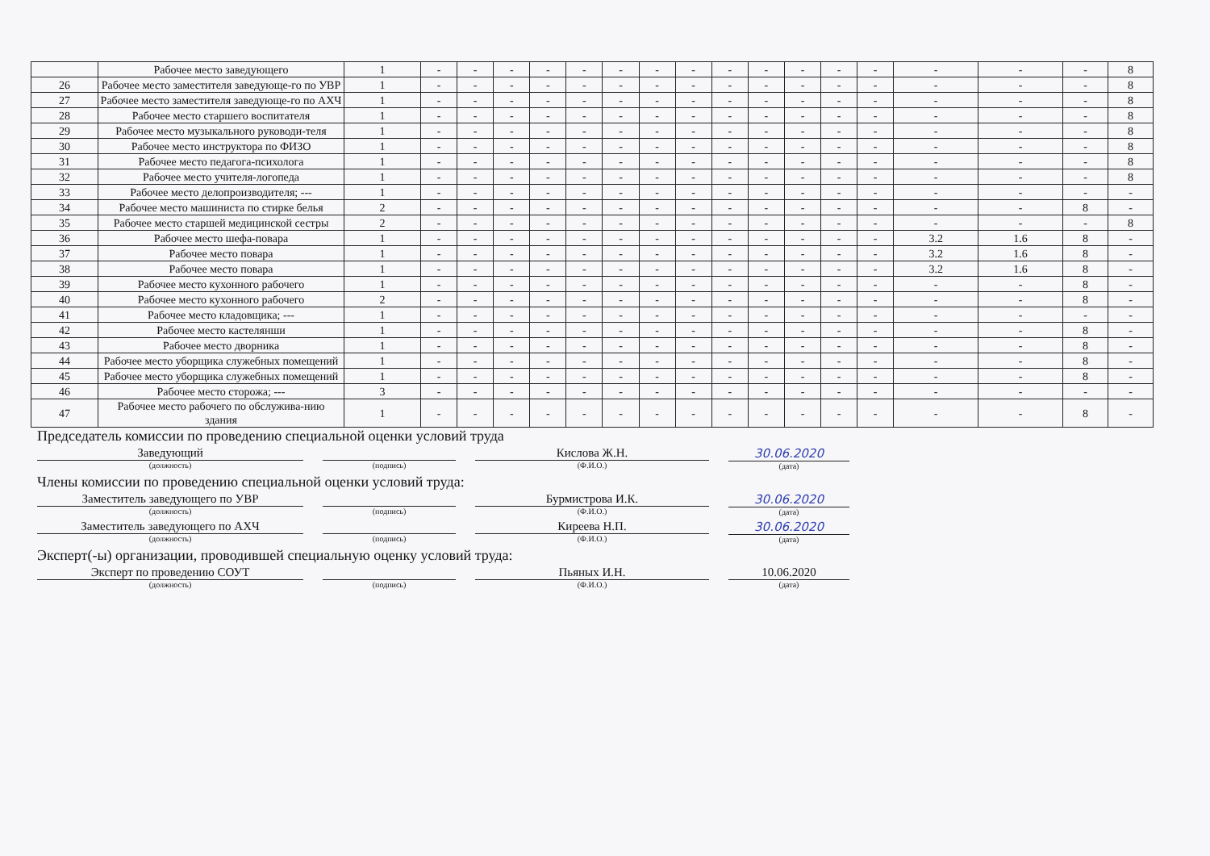| | Рабочее место заведующего | 1 | - | - | - | - | - | - | - | - | - | - | - | - | - | - | - | - | 8 |
| 26 | Рабочее место заместителя заведующе-го по УВР | 1 | - | - | - | - | - | - | - | - | - | - | - | - | - | - | - | - | 8 |
| 27 | Рабочее место заместителя заведующе-го по АХЧ | 1 | - | - | - | - | - | - | - | - | - | - | - | - | - | - | - | - | 8 |
| 28 | Рабочее место старшего воспитателя | 1 | - | - | - | - | - | - | - | - | - | - | - | - | - | - | - | - | 8 |
| 29 | Рабочее место музыкального руководи-теля | 1 | - | - | - | - | - | - | - | - | - | - | - | - | - | - | - | - | 8 |
| 30 | Рабочее место инструктора по ФИЗО | 1 | - | - | - | - | - | - | - | - | - | - | - | - | - | - | - | - | 8 |
| 31 | Рабочее место педагога-психолога | 1 | - | - | - | - | - | - | - | - | - | - | - | - | - | - | - | - | 8 |
| 32 | Рабочее место учителя-логопеда | 1 | - | - | - | - | - | - | - | - | - | - | - | - | - | - | - | - | 8 |
| 33 | Рабочее место делопроизводителя; --- | 1 | - | - | - | - | - | - | - | - | - | - | - | - | - | - | - | - | - |
| 34 | Рабочее место машиниста по стирке белья | 2 | - | - | - | - | - | - | - | - | - | - | - | - | - | - | - | 8 | - |
| 35 | Рабочее место старшей медицинской сестры | 2 | - | - | - | - | - | - | - | - | - | - | - | - | - | - | - | - | 8 |
| 36 | Рабочее место шефа-повара | 1 | - | - | - | - | - | - | - | - | - | - | - | - | - | 3.2 | 1.6 | 8 | - |
| 37 | Рабочее место повара | 1 | - | - | - | - | - | - | - | - | - | - | - | - | - | 3.2 | 1.6 | 8 | - |
| 38 | Рабочее место повара | 1 | - | - | - | - | - | - | - | - | - | - | - | - | - | 3.2 | 1.6 | 8 | - |
| 39 | Рабочее место кухонного рабочего | 1 | - | - | - | - | - | - | - | - | - | - | - | - | - | - | - | 8 | - |
| 40 | Рабочее место кухонного рабочего | 2 | - | - | - | - | - | - | - | - | - | - | - | - | - | - | - | 8 | - |
| 41 | Рабочее место кладовщика; --- | 1 | - | - | - | - | - | - | - | - | - | - | - | - | - | - | - | - | - |
| 42 | Рабочее место кастелянши | 1 | - | - | - | - | - | - | - | - | - | - | - | - | - | - | - | 8 | - |
| 43 | Рабочее место дворника | 1 | - | - | - | - | - | - | - | - | - | - | - | - | - | - | - | 8 | - |
| 44 | Рабочее место уборщика служебных помещений | 1 | - | - | - | - | - | - | - | - | - | - | - | - | - | - | - | 8 | - |
| 45 | Рабочее место уборщика служебных помещений | 1 | - | - | - | - | - | - | - | - | - | - | - | - | - | - | - | 8 | - |
| 46 | Рабочее место сторожа; --- | 3 | - | - | - | - | - | - | - | - | - | - | - | - | - | - | - | - | - |
| 47 | Рабочее место рабочего по обслужива-нию здания | 1 | - | - | - | - | - | - | - | - | - | - | - | - | - | - | - | 8 | - |
Председатель комиссии по проведению специальной оценки условий труда
Заведующий
(должность)
(подпись)
Кислова Ж.Н.
(Ф.И.О.)
30.06.2020
(дата)
Члены комиссии по проведению специальной оценки условий труда:
Заместитель заведующего по УВР
(должность)
(подпись)
Бурмистрова И.К.
(Ф.И.О.)
30.06.2020
(дата)
Заместитель заведующего по АХЧ
(должность)
(подпись)
Киреева Н.П.
(Ф.И.О.)
30.06.2020
(дата)
Эксперт(-ы) организации, проводившей специальную оценку условий труда:
Эксперт по проведению СОУТ
(должность)
(подпись)
Пьяных И.Н.
(Ф.И.О.)
10.06.2020
(дата)